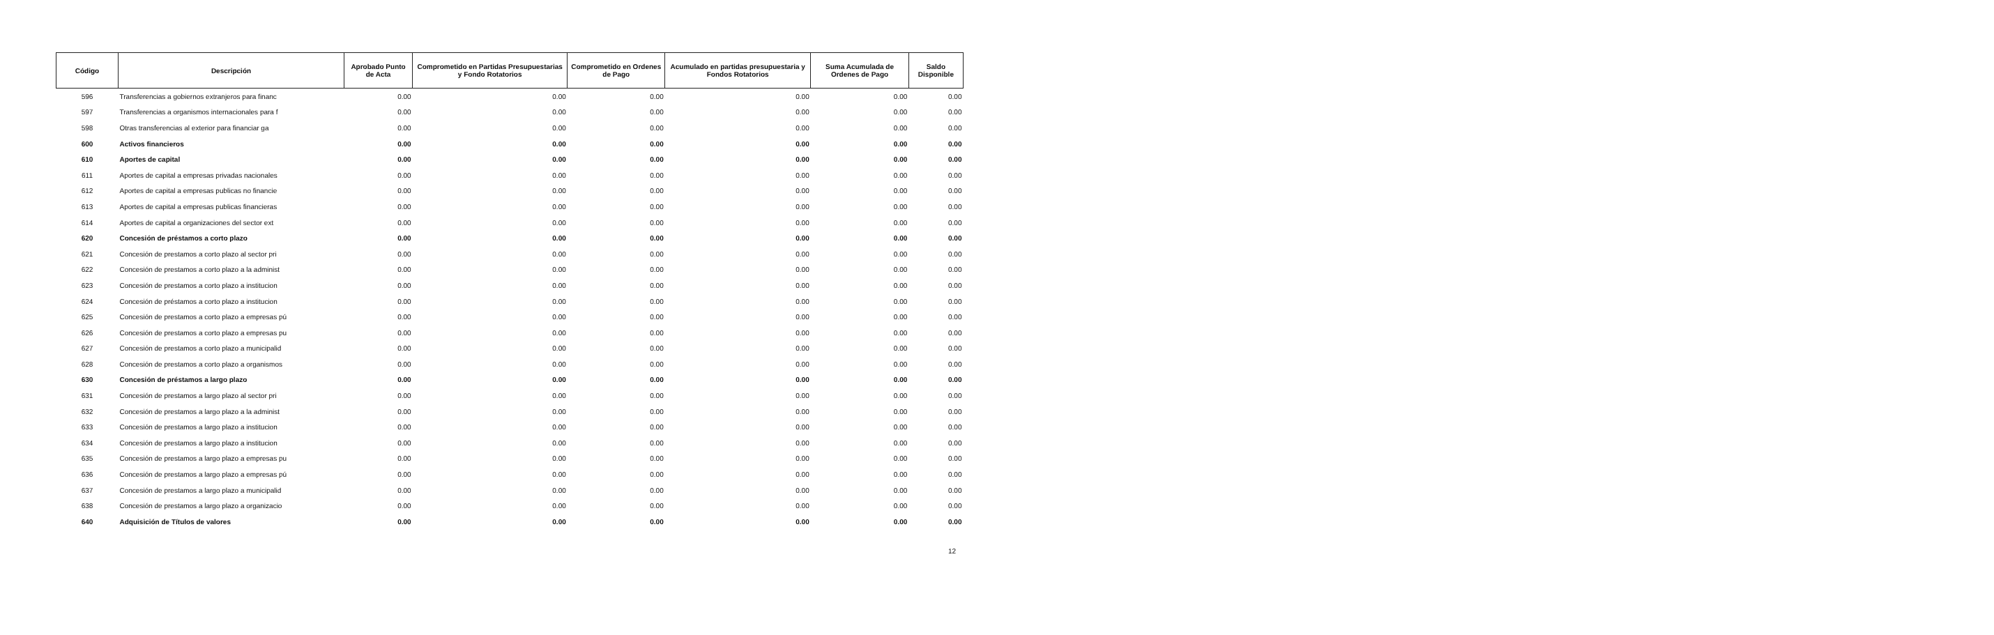| Código | Descripción | Aprobado Punto de Acta | Comprometido en Partidas Presupuestarias y Fondo Rotatorios | Comprometido en Ordenes de Pago | Acumulado en partidas presupuestaria y Fondos Rotatorios | Suma Acumulada de Ordenes de Pago | Saldo Disponible |
| --- | --- | --- | --- | --- | --- | --- | --- |
| 596 | Transferencias a gobiernos extranjeros para financ | 0.00 | 0.00 | 0.00 | 0.00 | 0.00 | 0.00 |
| 597 | Transferencias a organismos internacionales para f | 0.00 | 0.00 | 0.00 | 0.00 | 0.00 | 0.00 |
| 598 | Otras transferencias al exterior para financiar ga | 0.00 | 0.00 | 0.00 | 0.00 | 0.00 | 0.00 |
| 600 | Activos financieros | 0.00 | 0.00 | 0.00 | 0.00 | 0.00 | 0.00 |
| 610 | Aportes de capital | 0.00 | 0.00 | 0.00 | 0.00 | 0.00 | 0.00 |
| 611 | Aportes de capital a empresas privadas nacionales | 0.00 | 0.00 | 0.00 | 0.00 | 0.00 | 0.00 |
| 612 | Aportes de capital a empresas publicas no financie | 0.00 | 0.00 | 0.00 | 0.00 | 0.00 | 0.00 |
| 613 | Aportes de capital a empresas publicas financieras | 0.00 | 0.00 | 0.00 | 0.00 | 0.00 | 0.00 |
| 614 | Aportes de capital a organizaciones del sector ext | 0.00 | 0.00 | 0.00 | 0.00 | 0.00 | 0.00 |
| 620 | Concesión de préstamos a corto plazo | 0.00 | 0.00 | 0.00 | 0.00 | 0.00 | 0.00 |
| 621 | Concesión de prestamos a corto plazo al sector pri | 0.00 | 0.00 | 0.00 | 0.00 | 0.00 | 0.00 |
| 622 | Concesión de prestamos a corto plazo a la administ | 0.00 | 0.00 | 0.00 | 0.00 | 0.00 | 0.00 |
| 623 | Concesión de prestamos a corto plazo a institucion | 0.00 | 0.00 | 0.00 | 0.00 | 0.00 | 0.00 |
| 624 | Concesión de préstamos a corto plazo a institucion | 0.00 | 0.00 | 0.00 | 0.00 | 0.00 | 0.00 |
| 625 | Concesión de prestamos a corto plazo a empresas pú | 0.00 | 0.00 | 0.00 | 0.00 | 0.00 | 0.00 |
| 626 | Concesión de prestamos a corto plazo a empresas pu | 0.00 | 0.00 | 0.00 | 0.00 | 0.00 | 0.00 |
| 627 | Concesión de prestamos a corto plazo a municipalid | 0.00 | 0.00 | 0.00 | 0.00 | 0.00 | 0.00 |
| 628 | Concesión de prestamos a corto plazo a organismos | 0.00 | 0.00 | 0.00 | 0.00 | 0.00 | 0.00 |
| 630 | Concesión de préstamos a largo plazo | 0.00 | 0.00 | 0.00 | 0.00 | 0.00 | 0.00 |
| 631 | Concesión de prestamos a largo plazo al sector pri | 0.00 | 0.00 | 0.00 | 0.00 | 0.00 | 0.00 |
| 632 | Concesión de prestamos a largo plazo a la administ | 0.00 | 0.00 | 0.00 | 0.00 | 0.00 | 0.00 |
| 633 | Concesión de prestamos a largo plazo a institucion | 0.00 | 0.00 | 0.00 | 0.00 | 0.00 | 0.00 |
| 634 | Concesión de prestamos a largo plazo a institucion | 0.00 | 0.00 | 0.00 | 0.00 | 0.00 | 0.00 |
| 635 | Concesión de prestamos a largo plazo a empresas pu | 0.00 | 0.00 | 0.00 | 0.00 | 0.00 | 0.00 |
| 636 | Concesión de prestamos a largo plazo a empresas pú | 0.00 | 0.00 | 0.00 | 0.00 | 0.00 | 0.00 |
| 637 | Concesión de prestamos a largo plazo a municipalid | 0.00 | 0.00 | 0.00 | 0.00 | 0.00 | 0.00 |
| 638 | Concesión de prestamos a largo plazo a organizacio | 0.00 | 0.00 | 0.00 | 0.00 | 0.00 | 0.00 |
| 640 | Adquisición de Títulos de valores | 0.00 | 0.00 | 0.00 | 0.00 | 0.00 | 0.00 |
12